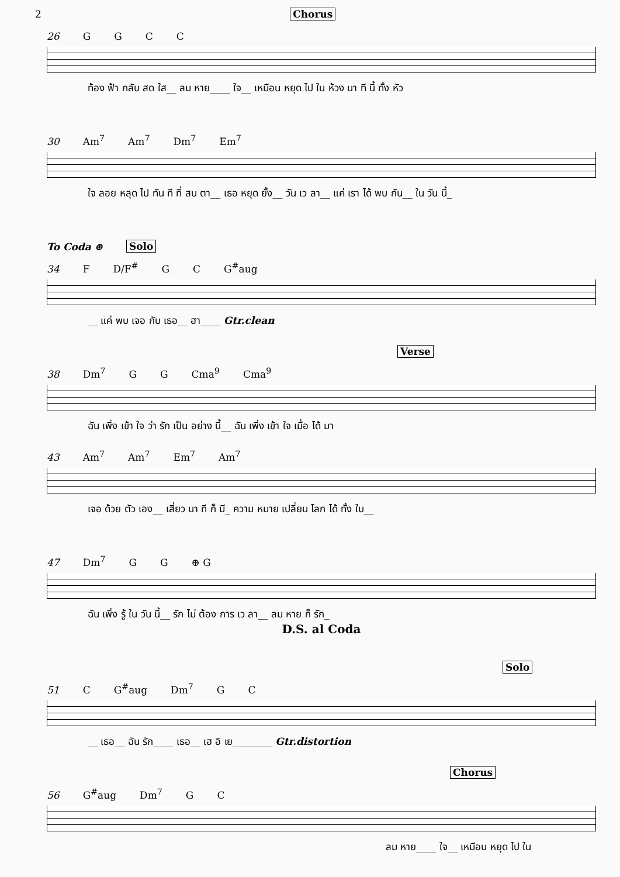2 Chorus
26 GGCC
ท้อง ฟ้า กลับ สด ใส__ ลม หาย____ ใจ__ เหมือน หยุด ไป ใน ห้วง นา ที นี้ ทั้ง หัว
30 Am<sup>7</sup> Am<sup>7</sup> Dm<sup>7</sup> Em<sup>7</sup>
ใจ ลอย หลุด ไป ทัน ที ที่ สบ ตา__ เธอ หยุด ยั้ง__ วัน เว ลา__ แค่ เรา ได้ พบ กัน__ ใน วัน นี้_
To Coda ⊕ Solo
34 F D/F<sup>#</sup> G C G<sup>#</sup>aug
__ แค่ พบ เจอ กับ เธอ__ ฮา____ Gtr.clean
Verse
38 Dm<sup>7</sup> G G Cma<sup>9</sup> Cma<sup>9</sup>
ฉัน เพิ่ง เข้า ใจ ว่า รัก เป็น อย่าง นี้__ ฉัน เพิ่ง เข้า ใจ เมื่อ ได้ มา
43 Am<sup>7</sup> Am<sup>7</sup> Em<sup>7</sup> Am<sup>7</sup>
เจอ ด้วย ตัว เอง__ เสี่ยว นา ที ก็ มี_ ความ หมาย เปลี่ยน โลก ได้ ทั้ง ใบ__
47 Dm<sup>7</sup> G G ⊕ G
ฉัน เพิ่ง รู้ ใน วัน นี้__ รัก ไม่ ต้อง การ เว ลา__ ลม หาย ก็ รัก_
D.S. al Coda
Solo
51 C G<sup>#</sup>aug Dm<sup>7</sup> G C
__ เธอ__ ฉัน รัก____ เธอ__ เฮ อิ เย________ Gtr.distortion
Chorus
56 G<sup>#</sup>aug Dm<sup>7</sup> G C
ลม หาย____ ใจ__ เหมือน หยุด ไป ใน